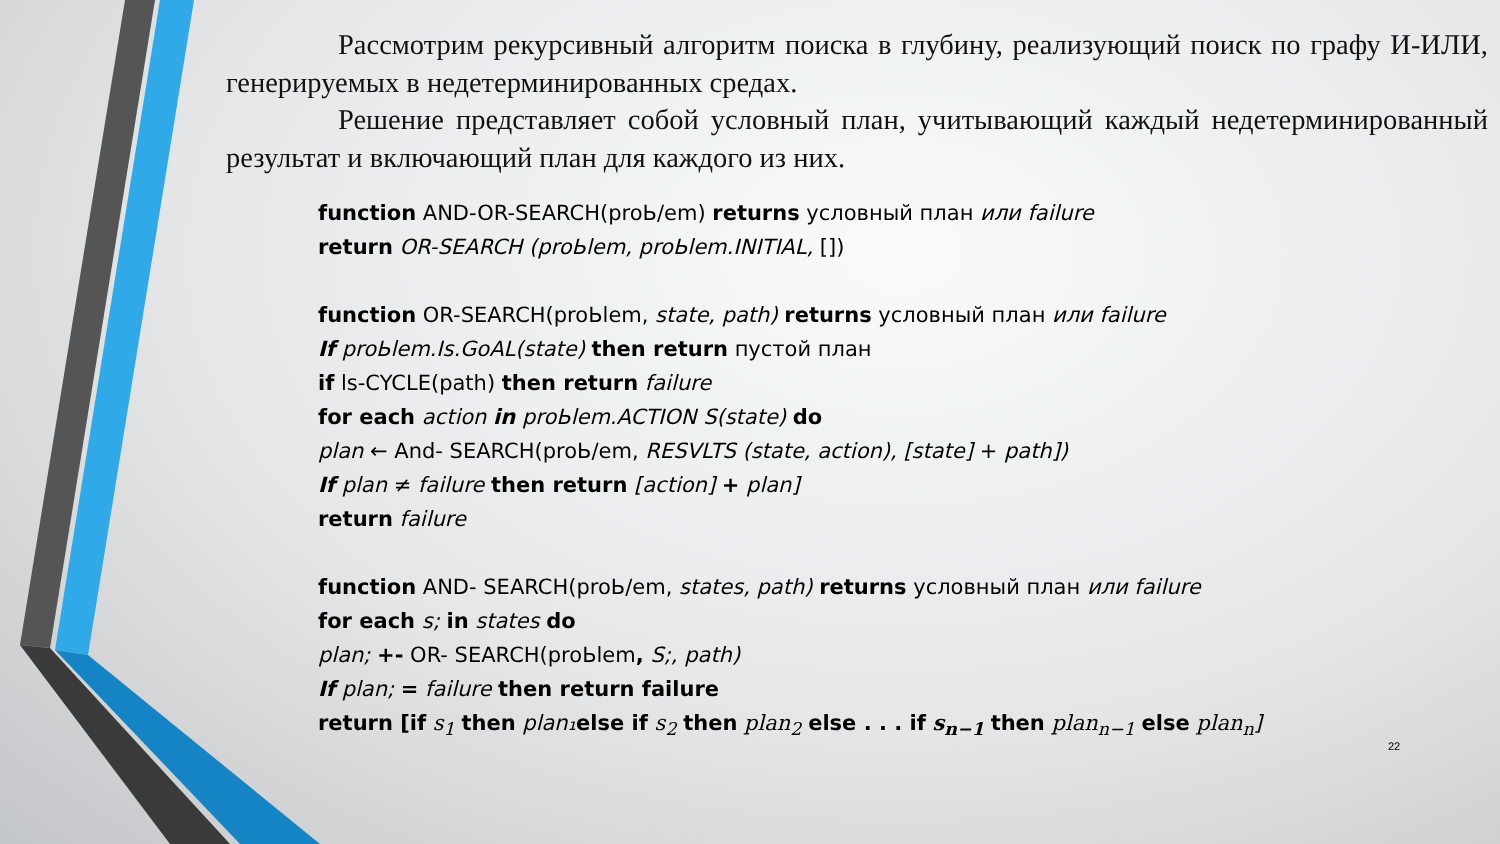Рассмотрим рекурсивный алгоритм поиска в глубину, реализующий поиск по графу И-ИЛИ, генерируемых в недетерминированных средах.
Решение представляет собой условный план, учитывающий каждый недетерминированный результат и включающий план для каждого из них.
function AND-OR-SEARCH(proЬ/em) returns условный план или failure
return OR-SEARCH (proЬlem, proЬlem.INITIAL, [])
function OR-SEARCH(proЬlem, state, path) returns условный план или failure
If proЬlem.Is.GoAL(state) then return пустой план
if ls-CYCLE(path) then return failure
for each action in proЬlem.ACTION S(state) do
plan ← And- SEARCH(proЬ/em, RESVLTS (state, action), [state] + path])
If plan ≠ failure then return [action] + plan]
return failure
function AND- SEARCH(proЬ/em, states, path) returns условный план или failure
for each s; in states do
plan; +- OR- SEARCH(proЬlem, S;, path)
If plan; = failure then return failure
return [if s<sub>1</sub> then plan₁ else if s<sub>2</sub> then plan<sub>2</sub> else . . . if s<sub>n−1</sub> then plan<sub>n−1</sub> else plan<sub>n</sub>]
22